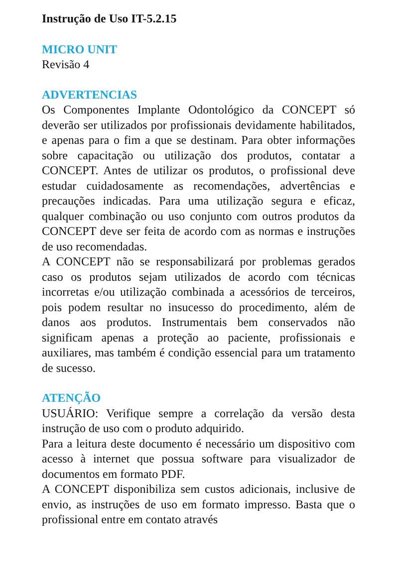Instrução de Uso IT-5.2.15
MICRO UNIT
Revisão 4
ADVERTENCIAS
Os Componentes Implante Odontológico da CONCEPT só deverão ser utilizados por profissionais devidamente habilitados, e apenas para o fim a que se destinam. Para obter informações sobre capacitação ou utilização dos produtos, contatar a CONCEPT. Antes de utilizar os produtos, o profissional deve estudar cuidadosamente as recomendações, advertências e precauções indicadas. Para uma utilização segura e eficaz, qualquer combinação ou uso conjunto com outros produtos da CONCEPT deve ser feita de acordo com as normas e instruções de uso recomendadas.
A CONCEPT não se responsabilizará por problemas gerados caso os produtos sejam utilizados de acordo com técnicas incorretas e/ou utilização combinada a acessórios de terceiros, pois podem resultar no insucesso do procedimento, além de danos aos produtos. Instrumentais bem conservados não significam apenas a proteção ao paciente, profissionais e auxiliares, mas também é condição essencial para um tratamento de sucesso.
ATENÇÃO
USUÁRIO: Verifique sempre a correlação da versão desta instrução de uso com o produto adquirido.
Para a leitura deste documento é necessário um dispositivo com acesso à internet que possua software para visualizador de documentos em formato PDF.
A CONCEPT disponibiliza sem custos adicionais, inclusive de envio, as instruções de uso em formato impresso. Basta que o profissional entre em contato através